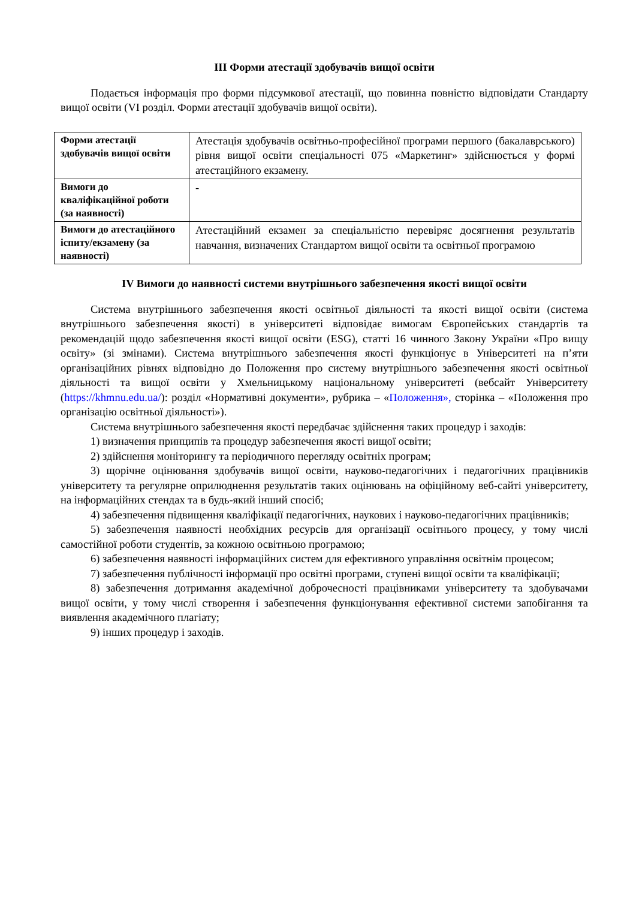ІІІ Форми атестації здобувачів вищої освіти
Подається інформація про форми підсумкової атестації, що повинна повністю відповідати Стандарту вищої освіти (VI розділ. Форми атестації здобувачів вищої освіти).
| Форми атестації здобувачів вищої освіти | Атестація здобувачів освітньо-професійної програми першого (бакалаврського) рівня вищої освіти спеціальності 075 «Маркетинг» здійснюється у формі атестаційного екзамену. |
| Вимоги до кваліфікаційної роботи (за наявності) | - |
| Вимоги до атестаційного іспиту/екзамену (за наявності) | Атестаційний екзамен за спеціальністю перевіряє досягнення результатів навчання, визначених Стандартом вищої освіти та освітньої програмою |
ІV Вимоги до наявності системи внутрішнього забезпечення якості вищої освіти
Система внутрішнього забезпечення якості освітньої діяльності та якості вищої освіти (система внутрішнього забезпечення якості) в університеті відповідає вимогам Європейських стандартів та рекомендацій щодо забезпечення якості вищої освіти (ESG), статті 16 чинного Закону України «Про вищу освіту» (зі змінами). Система внутрішнього забезпечення якості функціонує в Університеті на п’яти організаційних рівнях відповідно до Положення про систему внутрішнього забезпечення якості освітньої діяльності та вищої освіти у Хмельницькому національному університеті (вебсайт Університету (https://khmnu.edu.ua/): розділ «Нормативні документи», рубрика – «Положення», сторінка – «Положення про організацію освітньої діяльності»).
Система внутрішнього забезпечення якості передбачає здійснення таких процедур і заходів:
1) визначення принципів та процедур забезпечення якості вищої освіти;
2) здійснення моніторингу та періодичного перегляду освітніх програм;
3) щорічне оцінювання здобувачів вищої освіти, науково-педагогічних і педагогічних працівників університету та регулярне оприлюднення результатів таких оцінювань на офіційному веб-сайті університету, на інформаційних стендах та в будь-який інший спосіб;
4) забезпечення підвищення кваліфікації педагогічних, наукових і науково-педагогічних працівників;
5) забезпечення наявності необхідних ресурсів для організації освітнього процесу, у тому числі самостійної роботи студентів, за кожною освітньою програмою;
6) забезпечення наявності інформаційних систем для ефективного управління освітнім процесом;
7) забезпечення публічності інформації про освітні програми, ступені вищої освіти та кваліфікації;
8) забезпечення дотримання академічної доброчесності працівниками університету та здобувачами вищої освіти, у тому числі створення і забезпечення функціонування ефективної системи запобігання та виявлення академічного плагіату;
9) інших процедур і заходів.